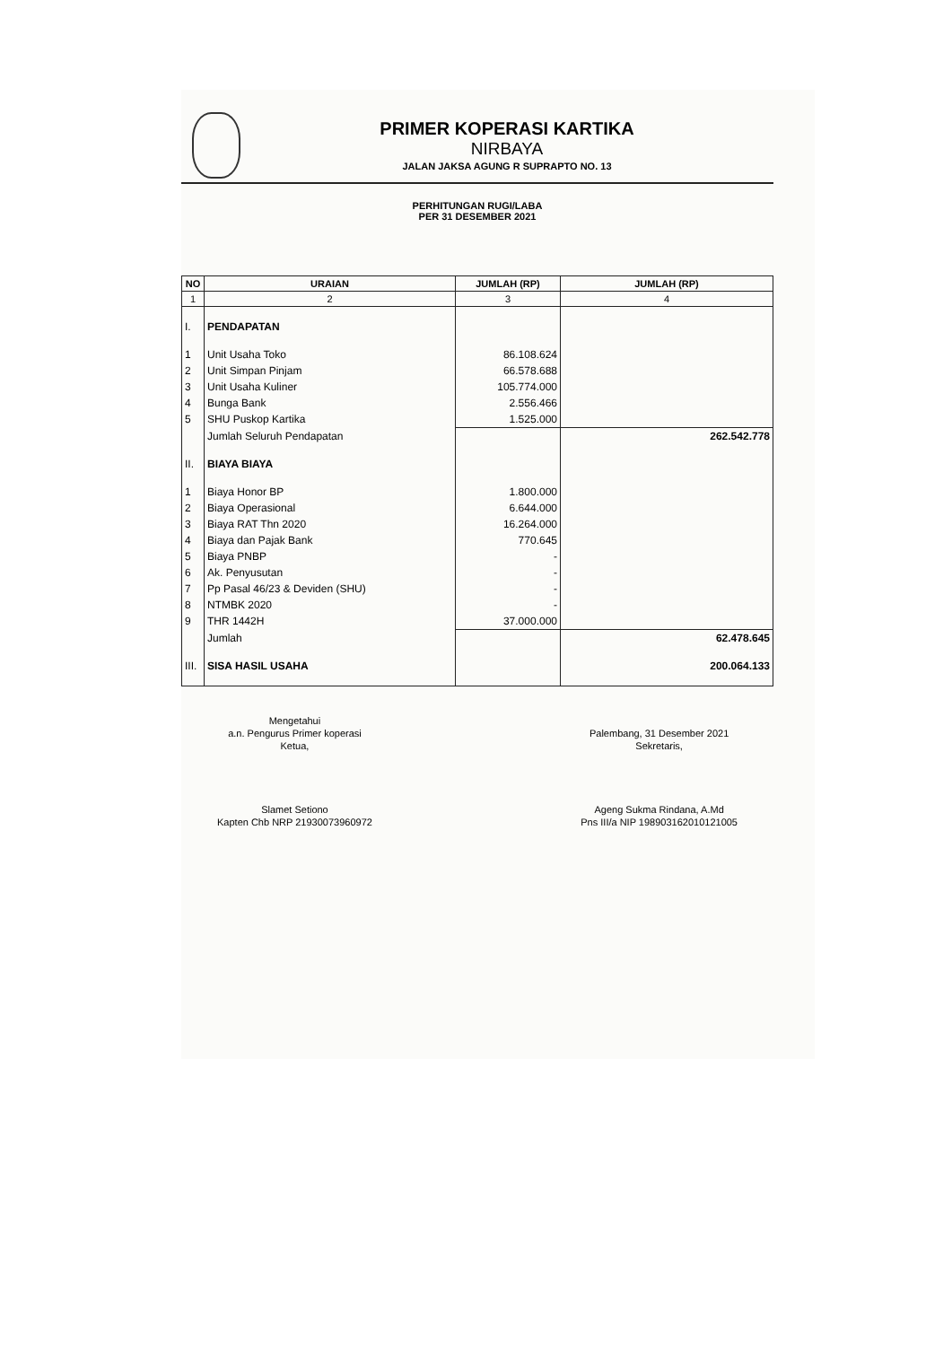PRIMER KOPERASI KARTIKA
NIRBAYA
JALAN JAKSA AGUNG R SUPRAPTO NO. 13
PERHITUNGAN RUGI/LABA
PER 31 DESEMBER 2021
| NO | URAIAN | JUMLAH (RP) | JUMLAH (RP) |
| --- | --- | --- | --- |
| 1 | 2 | 3 | 4 |
| I. | PENDAPATAN | | |
| 1 | Unit Usaha Toko | 86.108.624 | |
| 2 | Unit Simpan Pinjam | 66.578.688 | |
| 3 | Unit Usaha Kuliner | 105.774.000 | |
| 4 | Bunga Bank | 2.556.466 | |
| 5 | SHU Puskop Kartika | 1.525.000 | |
| | Jumlah Seluruh Pendapatan | | 262.542.778 |
| II. | BIAYA BIAYA | | |
| 1 | Biaya Honor BP | 1.800.000 | |
| 2 | Biaya Operasional | 6.644.000 | |
| 3 | Biaya RAT Thn 2020 | 16.264.000 | |
| 4 | Biaya dan Pajak Bank | 770.645 | |
| 5 | Biaya PNBP | - | |
| 6 | Ak. Penyusutan | - | |
| 7 | Pp Pasal 46/23 & Deviden (SHU) | - | |
| 8 | NTMBK 2020 | - | |
| 9 | THR 1442H | 37.000.000 | |
| | Jumlah | | 62.478.645 |
| III. | SISA HASIL USAHA | | 200.064.133 |
Mengetahui
a.n. Pengurus Primer koperasi
Ketua,
Slamet Setiono
Kapten Chb NRP 21930073960972
Palembang, 31 Desember 2021
Sekretaris,
Ageng Sukma Rindana, A.Md
Pns III/a NIP 198903162010121005